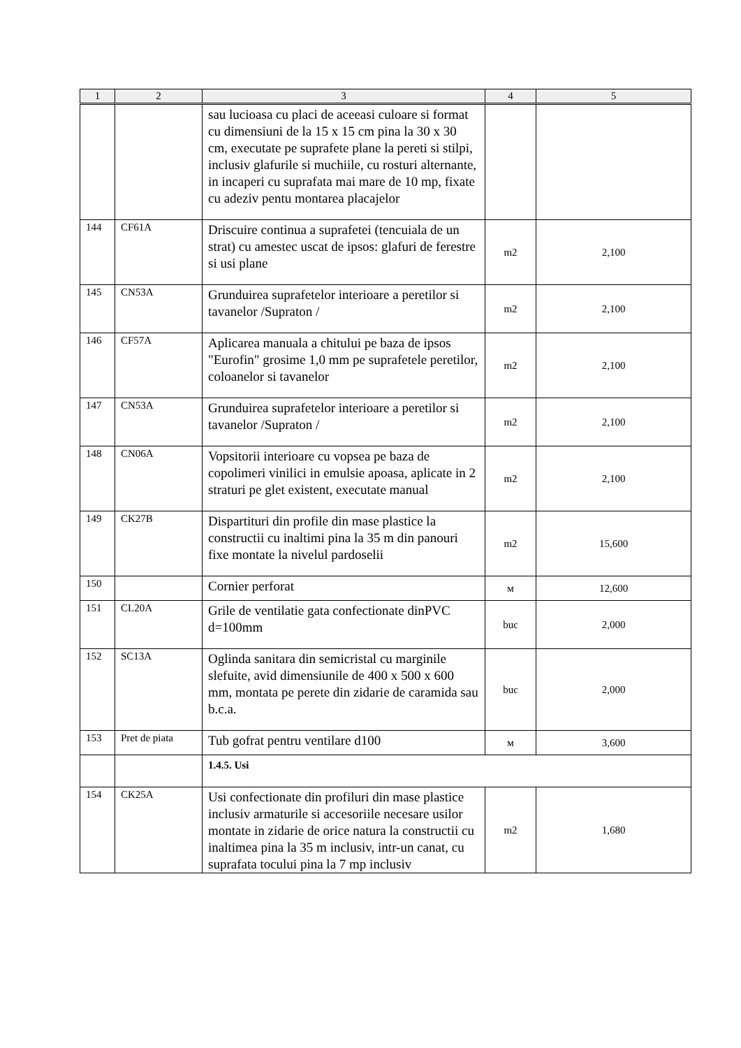| 1 | 2 | 3 | 4 | 5 |
| --- | --- | --- | --- | --- |
| | | sau lucioasa cu placi de aceeasi culoare si format cu dimensiuni de la 15 x 15 cm pina la 30 x 30 cm, executate pe suprafete plane la pereti si stilpi, inclusiv glafurile si muchiile, cu rosturi alternante, in incaperi cu suprafata mai mare de 10 mp, fixate cu adeziv pentu montarea placajelor | | |
| 144 | CF61A | Driscuire continua a suprafetei (tencuiala de un strat) cu amestec uscat de ipsos: glafuri de ferestre si usi plane | m2 | 2,100 |
| 145 | CN53A | Grunduirea suprafetelor interioare a peretilor si tavanelor /Supraton / | m2 | 2,100 |
| 146 | CF57A | Aplicarea manuala a chitului pe baza de ipsos "Eurofin" grosime 1,0 mm pe suprafetele peretilor, coloanelor si tavanelor | m2 | 2,100 |
| 147 | CN53A | Grunduirea suprafetelor interioare a peretilor si tavanelor /Supraton / | m2 | 2,100 |
| 148 | CN06A | Vopsitorii interioare cu vopsea pe baza de copolimeri vinilici in emulsie apoasa, aplicate in 2 straturi pe glet existent, executate manual | m2 | 2,100 |
| 149 | CK27B | Dispartituri din profile din mase plastice la constructii cu inaltimi pina la 35 m din panouri fixe montate la nivelul pardoselii | m2 | 15,600 |
| 150 | | Cornier perforat | м | 12,600 |
| 151 | CL20A | Grile de ventilatie gata confectionate dinPVC d=100mm | buc | 2,000 |
| 152 | SC13A | Oglinda sanitara din semicristal cu marginile slefuite, avid dimensiunile de 400 x 500 x 600 mm, montata pe perete din zidarie de caramida sau b.c.a. | buc | 2,000 |
| 153 | Pret de piata | Tub gofrat pentru ventilare d100 | м | 3,600 |
| | | 1.4.5. Usi | | |
| 154 | CK25A | Usi confectionate din profiluri din mase plastice inclusiv armaturile si accesoriile necesare usilor montate in zidarie de orice natura la constructii cu inaltimea pina la 35 m inclusiv, intr-un canat, cu suprafata tocului pina la 7 mp inclusiv | m2 | 1,680 |